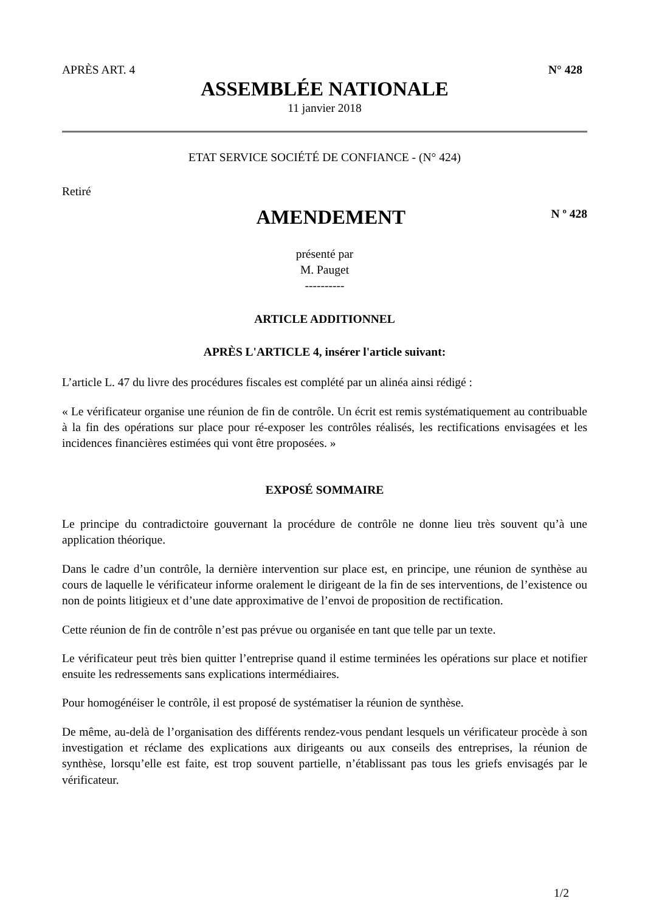APRÈS ART. 4 N° 428
ASSEMBLÉE NATIONALE
11 janvier 2018
ETAT SERVICE SOCIÉTÉ DE CONFIANCE - (N° 424)
Retiré
AMENDEMENT
N º 428
présenté par
M. Pauget
----------
ARTICLE ADDITIONNEL
APRÈS L'ARTICLE 4, insérer l'article suivant:
L’article L. 47 du livre des procédures fiscales est complété par un alinéa ainsi rédigé :
« Le vérificateur organise une réunion de fin de contrôle. Un écrit est remis systématiquement au contribuable à la fin des opérations sur place pour ré-exposer les contrôles réalisés, les rectifications envisagées et les incidences financières estimées qui vont être proposées. »
EXPOSÉ SOMMAIRE
Le principe du contradictoire gouvernant la procédure de contrôle ne donne lieu très souvent qu’à une application théorique.
Dans le cadre d’un contrôle, la dernière intervention sur place est, en principe, une réunion de synthèse au cours de laquelle le vérificateur informe oralement le dirigeant de la fin de ses interventions, de l’existence ou non de points litigieux et d’une date approximative de l’envoi de proposition de rectification.
Cette réunion de fin de contrôle n’est pas prévue ou organisée en tant que telle par un texte.
Le vérificateur peut très bien quitter l’entreprise quand il estime terminées les opérations sur place et notifier ensuite les redressements sans explications intermédiaires.
Pour homogénéiser le contrôle, il est proposé de systématiser la réunion de synthèse.
De même, au-delà de l’organisation des différents rendez-vous pendant lesquels un vérificateur procède à son investigation et réclame des explications aux dirigeants ou aux conseils des entreprises, la réunion de synthèse, lorsqu’elle est faite, est trop souvent partielle, n’établissant pas tous les griefs envisagés par le vérificateur.
1/2